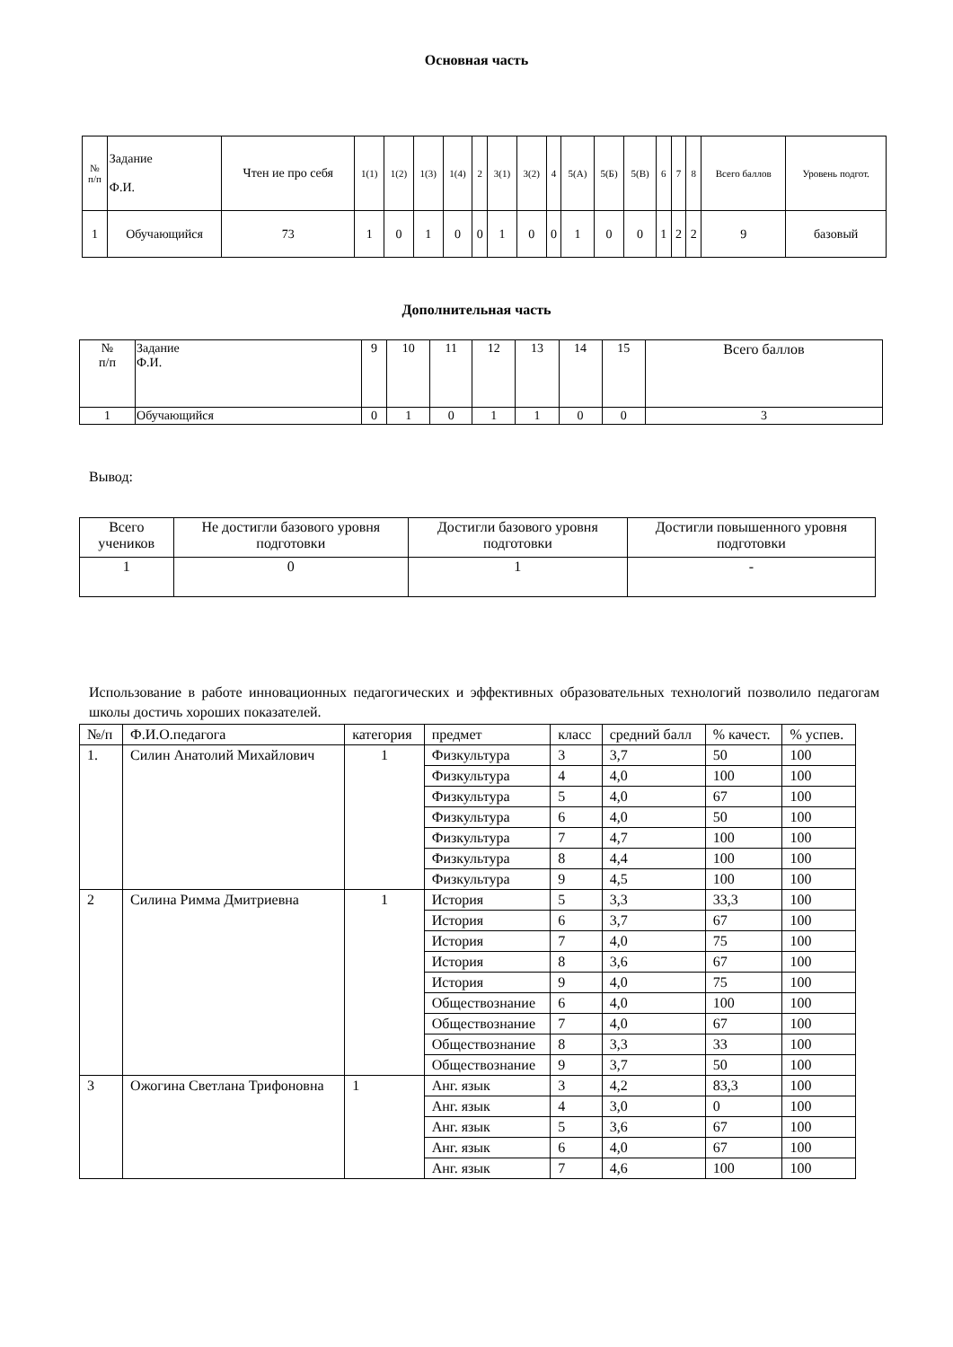Основная часть
| № п/п | Задание Ф.И. | Чтен ие про себя | 1(1) | 1(2) | 1(3) | 1(4) | 2 | 3(1) | 3(2) | 4 | 5(А) | 5(Б) | 5(В) | 6 | 7 | 8 | Всего баллов | Уровень подгот. |
| --- | --- | --- | --- | --- | --- | --- | --- | --- | --- | --- | --- | --- | --- | --- | --- | --- | --- | --- |
| 1 | Обучающийся | 73 | 1 | 0 | 1 | 0 | 0 | 1 | 0 | 0 | 1 | 0 | 0 | 1 | 2 | 2 | 9 | базовый |
Дополнительная часть
| № п/п | Задание Ф.И. | 9 | 10 | 11 | 12 | 13 | 14 | 15 | Всего баллов |
| --- | --- | --- | --- | --- | --- | --- | --- | --- | --- |
| 1 | Обучающийся | 0 | 1 | 0 | 1 | 1 | 0 | 0 | 3 |
Вывод:
| Всего учеников | Не достигли базового уровня подготовки | Достигли базового уровня подготовки | Достигли повышенного уровня подготовки |
| --- | --- | --- | --- |
| 1 | 0 | 1 | - |
Использование в работе инновационных педагогических и эффективных образовательных технологий позволило педагогам школы достичь хороших показателей.
| №/п | Ф.И.О.педагога | категория | предмет | класс | средний балл | % качест. | % успев. |
| --- | --- | --- | --- | --- | --- | --- | --- |
| 1. | Силин Анатолий Михайлович | 1 | Физкультура | 3 | 3,7 | 50 | 100 |
| | | | Физкультура | 4 | 4,0 | 100 | 100 |
| | | | Физкультура | 5 | 4,0 | 67 | 100 |
| | | | Физкультура | 6 | 4,0 | 50 | 100 |
| | | | Физкультура | 7 | 4,7 | 100 | 100 |
| | | | Физкультура | 8 | 4,4 | 100 | 100 |
| | | | Физкультура | 9 | 4,5 | 100 | 100 |
| 2 | Силина Римма Дмитриевна | 1 | История | 5 | 3,3 | 33,3 | 100 |
| | | | История | 6 | 3,7 | 67 | 100 |
| | | | История | 7 | 4,0 | 75 | 100 |
| | | | История | 8 | 3,6 | 67 | 100 |
| | | | История | 9 | 4,0 | 75 | 100 |
| | | | Обществознание | 6 | 4,0 | 100 | 100 |
| | | | Обществознание | 7 | 4,0 | 67 | 100 |
| | | | Обществознание | 8 | 3,3 | 33 | 100 |
| | | | Обществознание | 9 | 3,7 | 50 | 100 |
| 3 | Ожогина Светлана Трифоновна | 1 | Анг. язык | 3 | 4,2 | 83,3 | 100 |
| | | | Анг. язык | 4 | 3,0 | 0 | 100 |
| | | | Анг. язык | 5 | 3,6 | 67 | 100 |
| | | | Анг. язык | 6 | 4,0 | 67 | 100 |
| | | | Анг. язык | 7 | 4,6 | 100 | 100 |